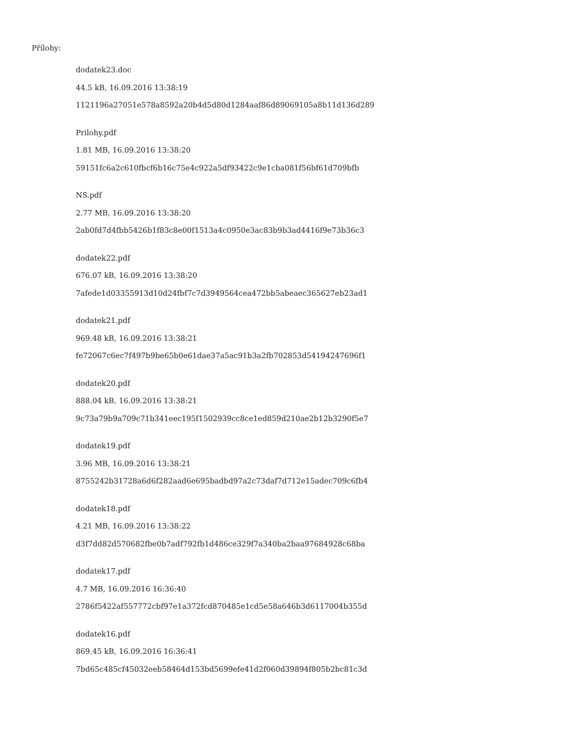Přílohy:
dodatek23.doc
44.5 kB, 16.09.2016 13:38:19
1121196a27051e578a8592a20b4d5d80d1284aaf86d89069105a8b11d136d289
Prilohy.pdf
1.81 MB, 16.09.2016 13:38:20
59151fc6a2c610fbcf6b16c75e4c922a5df93422c9e1cba081f56bf61d709bfb
NS.pdf
2.77 MB, 16.09.2016 13:38:20
2ab0fd7d4fbb5426b1f83c8e00f1513a4c0950e3ac83b9b3ad4416f9e73b36c3
dodatek22.pdf
676.07 kB, 16.09.2016 13:38:20
7afede1d03355913d10d24fbf7c7d3949564cea472bb5abeaec365627eb23ad1
dodatek21.pdf
969.48 kB, 16.09.2016 13:38:21
fe72067c6ec7f497b9be65b0e61dae37a5ac91b3a2fb702853d54194247696f1
dodatek20.pdf
888.04 kB, 16.09.2016 13:38:21
9c73a79b9a709c71b341eec195f1502939cc8ce1ed859d210ae2b12b3290f5e7
dodatek19.pdf
3.96 MB, 16.09.2016 13:38:21
8755242b31728a6d6f282aad6e695badbd97a2c73daf7d712e15adec709c6fb4
dodatek18.pdf
4.21 MB, 16.09.2016 13:38:22
d3f7dd82d570682fbe0b7adf792fb1d486ce329f7a340ba2baa97684928c68ba
dodatek17.pdf
4.7 MB, 16.09.2016 16:36:40
2786f5422af557772cbf97e1a372fcd870485e1cd5e58a646b3d6117004b355d
dodatek16.pdf
869.45 kB, 16.09.2016 16:36:41
7bd65c485cf45032eeb58464d153bd5699efe41d2f060d39894f805b2bc81c3d